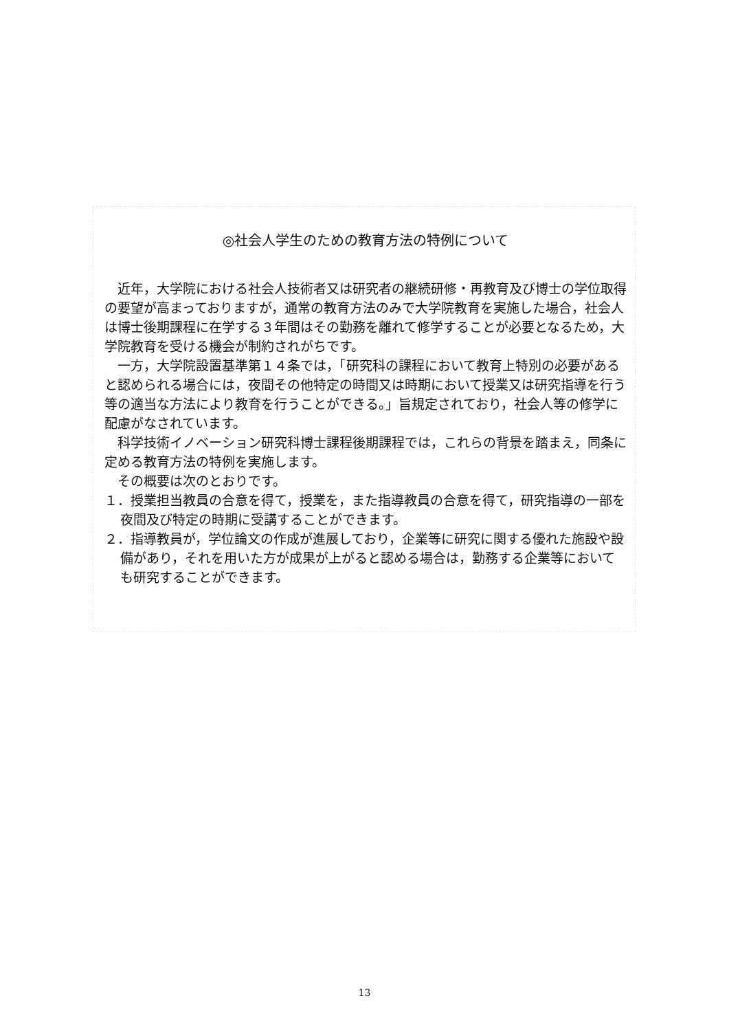◎社会人学生のための教育方法の特例について
近年，大学院における社会人技術者又は研究者の継続研修・再教育及び博士の学位取得の要望が高まっておりますが，通常の教育方法のみで大学院教育を実施した場合，社会人は博士後期課程に在学する３年間はその勤務を離れて修学することが必要となるため，大学院教育を受ける機会が制約されがちです。
一方，大学院設置基準第１４条では，「研究科の課程において教育上特別の必要があると認められる場合には，夜間その他特定の時間又は時期において授業又は研究指導を行う等の適当な方法により教育を行うことができる。」旨規定されており，社会人等の修学に配慮がなされています。
科学技術イノベーション研究科博士課程後期課程では，これらの背景を踏まえ，同条に定める教育方法の特例を実施します。
その概要は次のとおりです。
１．授業担当教員の合意を得て，授業を，また指導教員の合意を得て，研究指導の一部を夜間及び特定の時期に受講することができます。
２．指導教員が，学位論文の作成が進展しており，企業等に研究に関する優れた施設や設備があり，それを用いた方が成果が上がると認める場合は，勤務する企業等においても研究することができます。
13